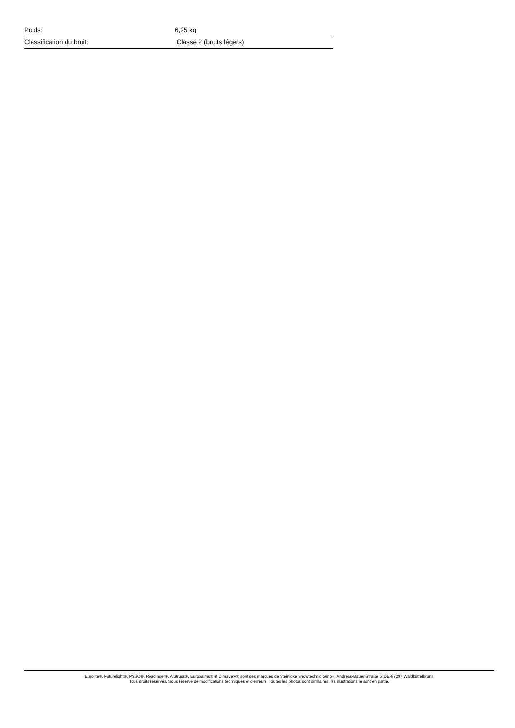| Poids: | 6,25 kg |
| Classification du bruit: | Classe 2 (bruits légers) |
Eurolite®, Futurelight®, PSSO®, Roadinger®, Alutruss®, Europalms® et Dimavery® sont des marques de Steinigke Showtechnic GmbH, Andreas-Bauer-Straße 5, DE-97297 Waldbüttelbrunn
Tous droits réservés. Sous réserve de modifications techniques et d'erreurs. Toutes les photos sont similaires, les illustrations le sont en partie.